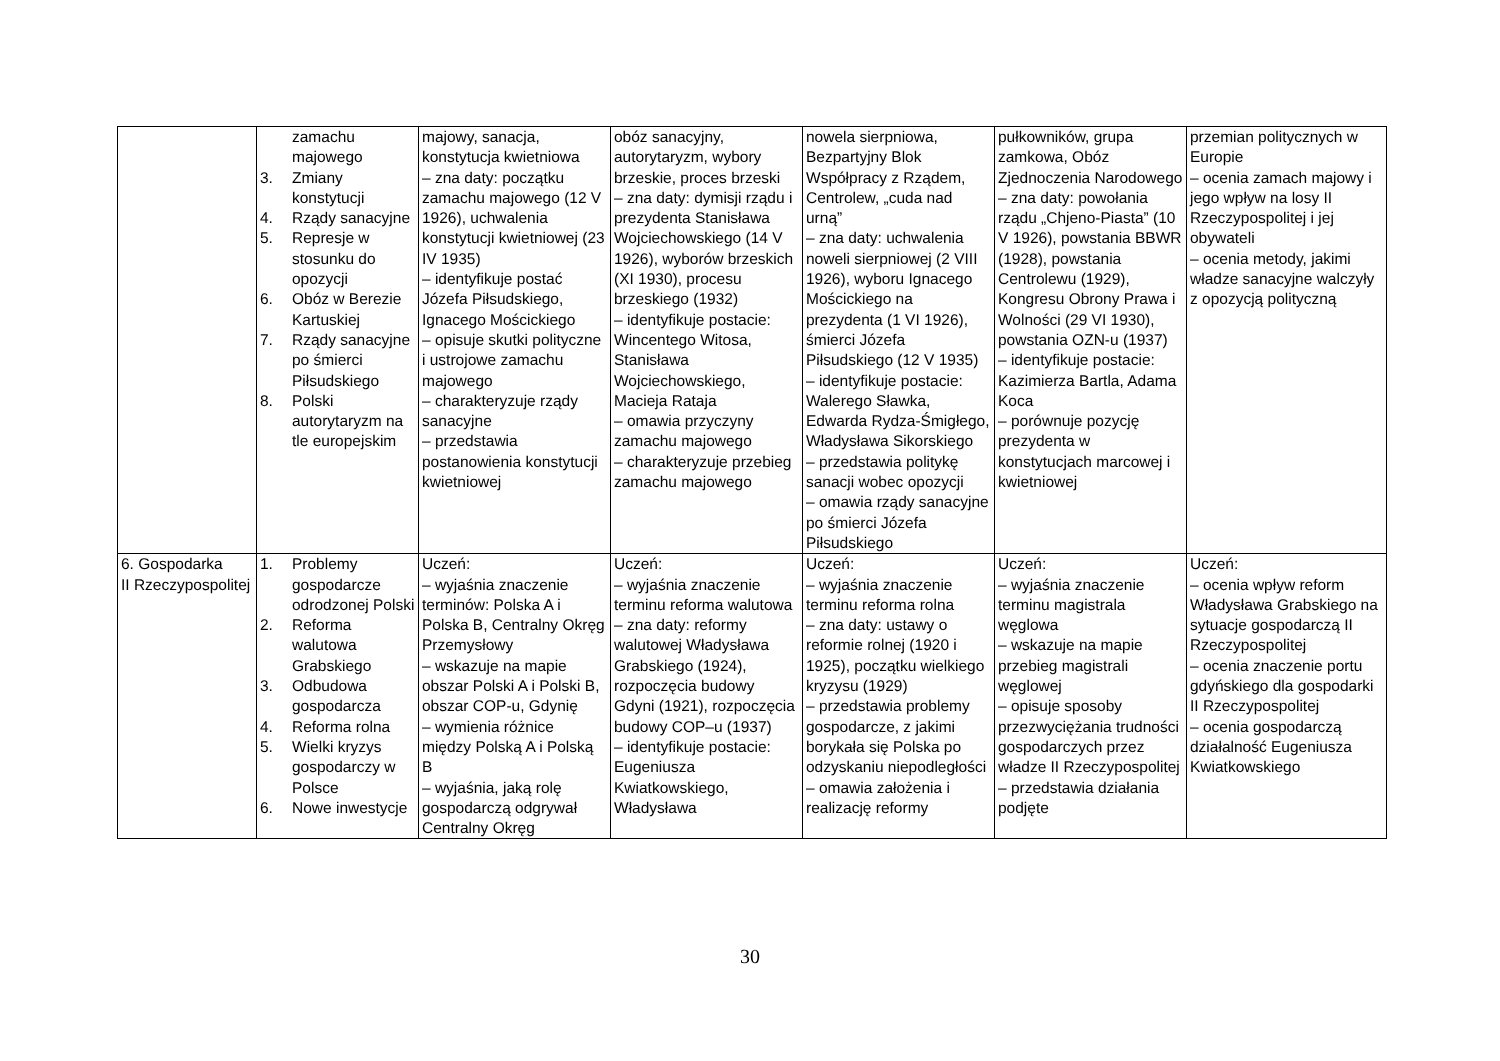| | zamachu majowego 3. Zmiany konstytucji 4. Rządy sanacyjne 5. Represje w stosunku do opozycji 6. Obóz w Berezie Kartuskiej 7. Rządy sanacyjne po śmierci Piłsudskiego 8. Polski autorytaryzm na tle europejskim | majowy, sanacja, konstytucja kwietniowa – zna daty: początku zamachu majowego (12 V 1926), uchwalenia konstytucji kwietniowej (23 IV 1935) – identyfikuje postać Józefa Piłsudskiego, Ignacego Mościckiego – opisuje skutki polityczne i ustrojowe zamachu majowego – charakteryzuje rządy sanacyjne – przedstawia postanowienia konstytucji kwietniowej | obóz sanacyjny, autorytaryzm, wybory brzeskie, proces brzeski – zna daty: dymisji rządu i prezydenta Stanisława Wojciechowskiego (14 V 1926), wyborów brzeskich (XI 1930), procesu brzeskiego (1932) – identyfikuje postacie: Wincentego Witosa, Stanisława Wojciechowskiego, Macieja Rataja – omawia przyczyny zamachu majowego – charakteryzuje przebieg zamachu majowego | nowela sierpniowa, Bezpartyjny Blok Współpracy z Rządem, Centrolew, „cuda nad urną” – zna daty: uchwalenia noweli sierpniowej (2 VIII 1926), wyboru Ignacego Mościckiego na prezydenta (1 VI 1926), śmierci Józefa Piłsudskiego (12 V 1935) – identyfikuje postacie: Walerego Sławka, Edwarda Rydza-Śmigłego, Władysława Sikorskiego – przedstawia politykę sanacji wobec opozycji – omawia rządy sanacyjne po śmierci Józefa Piłsudskiego | pułkowników, grupa zamkowa, Obóz Zjednoczenia Narodowego – zna daty: powołania rządu „Chjeno-Piasta” (10 V 1926), powstania BBWR (1928), powstania Centrolewu (1929), Kongresu Obrony Prawa i Wolności (29 VI 1930), powstania OZN-u (1937) – identyfikuje postacie: Kazimierza Bartla, Adama Koca – porównuje pozycję prezydenta w konstytucjach marcowej i kwietniowej | przemian politycznych w Europie – ocenia zamach majowy i jego wpływ na losy II Rzeczypospolitej i jej obywateli – ocenia metody, jakimi władze sanacyjne walczyły z opozycją polityczną |
| 6. Gospodarka II Rzeczypospolitej | 1. Problemy gospodarcze odrodzonej Polski 2. Reforma walutowa Grabskiego 3. Odbudowa gospodarcza 4. Reforma rolna 5. Wielki kryzys gospodarczy w Polsce 6. Nowe inwestycje | Uczeń: – wyjaśnia znaczenie terminów: Polska A i Polska B, Centralny Okręg Przemysłowy – wskazuje na mapie obszar Polski A i Polski B, obszar COP-u, Gdynię – wymienia różnice między Polską A i Polską B – wyjaśnia, jaką rolę gospodarczą odgrywał Centralny Okręg | Uczeń: – wyjaśnia znaczenie terminu reforma walutowa – zna daty: reformy walutowej Władysława Grabskiego (1924), rozpoczęcia budowy Gdyni (1921), rozpoczęcia budowy COP–u (1937) – identyfikuje postacie: Eugeniusza Kwiatkowskiego, Władysława | Uczeń: – wyjaśnia znaczenie terminu reforma rolna – zna daty: ustawy o reformie rolnej (1920 i 1925), początku wielkiego kryzysu (1929) – przedstawia problemy gospodarcze, z jakimi borykała się Polska po odzyskaniu niepodległości – omawia założenia i realizację reformy | Uczeń: – wyjaśnia znaczenie terminu magistrala węglowa – wskazuje na mapie przebieg magistrali węglowej – opisuje sposoby przezwyciężania trudności gospodarczych przez władze II Rzeczypospolitej – przedstawia działania podjęte | Uczeń: – ocenia wpływ reform Władysława Grabskiego na sytuacje gospodarczą II Rzeczypospolitej – ocenia znaczenie portu gdyńskiego dla gospodarki II Rzeczypospolitej – ocenia gospodarczą działalność Eugeniusza Kwiatkowskiego |
30